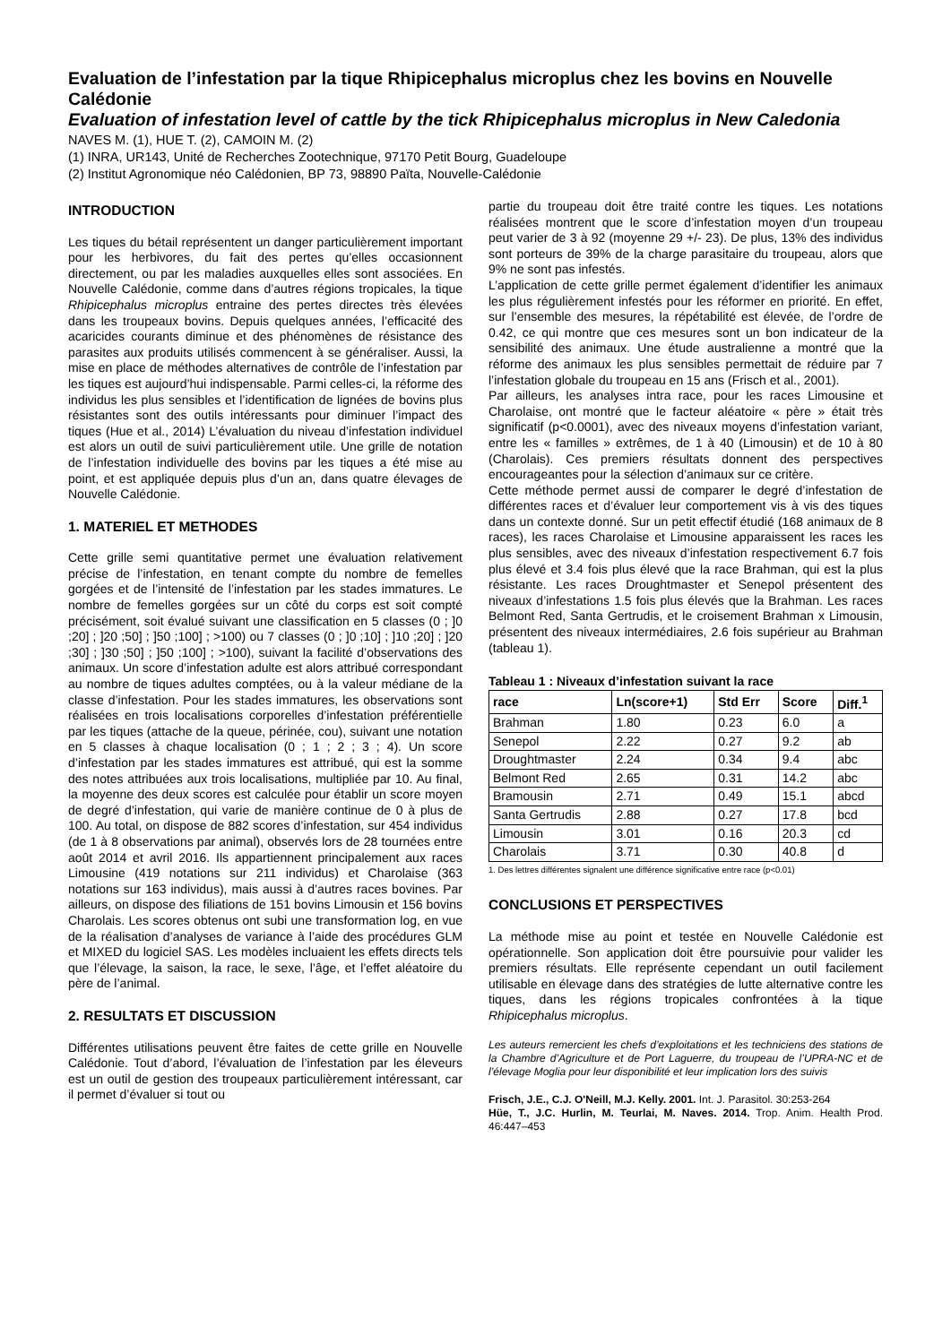Evaluation de l’infestation par la tique Rhipicephalus microplus chez les bovins en Nouvelle Calédonie
Evaluation of infestation level of cattle by the tick Rhipicephalus microplus in New Caledonia
NAVES M. (1), HUE T. (2), CAMOIN M. (2)
(1) INRA, UR143, Unité de Recherches Zootechnique, 97170 Petit Bourg, Guadeloupe
(2) Institut Agronomique néo Calédonien, BP 73, 98890 Païta, Nouvelle-Calédonie
INTRODUCTION
Les tiques du bétail représentent un danger particulièrement important pour les herbivores, du fait des pertes qu’elles occasionnent directement, ou par les maladies auxquelles elles sont associées. En Nouvelle Calédonie, comme dans d’autres régions tropicales, la tique Rhipicephalus microplus entraine des pertes directes très élevées dans les troupeaux bovins. Depuis quelques années, l’efficacité des acaricides courants diminue et des phénomènes de résistance des parasites aux produits utilisés commencent à se généraliser. Aussi, la mise en place de méthodes alternatives de contrôle de l’infestation par les tiques est aujourd’hui indispensable. Parmi celles-ci, la réforme des individus les plus sensibles et l’identification de lignées de bovins plus résistantes sont des outils intéressants pour diminuer l’impact des tiques (Hue et al., 2014) L’évaluation du niveau d’infestation individuel est alors un outil de suivi particulièrement utile. Une grille de notation de l’infestation individuelle des bovins par les tiques a été mise au point, et est appliquée depuis plus d’un an, dans quatre élevages de Nouvelle Calédonie.
1. MATERIEL ET METHODES
Cette grille semi quantitative permet une évaluation relativement précise de l’infestation, en tenant compte du nombre de femelles gorgées et de l’intensité de l’infestation par les stades immatures. Le nombre de femelles gorgées sur un côté du corps est soit compté précisément, soit évalué suivant une classification en 5 classes (0 ; ]0 ;20] ; ]20 ;50] ; ]50 ;100] ; >100) ou 7 classes (0 ; ]0 ;10] ; ]10 ;20] ; ]20 ;30] ; ]30 ;50] ; ]50 ;100] ; >100), suivant la facilité d’observations des animaux. Un score d’infestation adulte est alors attribué correspondant au nombre de tiques adultes comptées, ou à la valeur médiane de la classe d’infestation. Pour les stades immatures, les observations sont réalisées en trois localisations corporelles d’infestation préférentielle par les tiques (attache de la queue, périnée, cou), suivant une notation en 5 classes à chaque localisation (0 ; 1 ; 2 ; 3 ; 4). Un score d’infestation par les stades immatures est attribué, qui est la somme des notes attribuées aux trois localisations, multipliée par 10. Au final, la moyenne des deux scores est calculée pour établir un score moyen de degré d’infestation, qui varie de manière continue de 0 à plus de 100. Au total, on dispose de 882 scores d’infestation, sur 454 individus (de 1 à 8 observations par animal), observés lors de 28 tournées entre août 2014 et avril 2016. Ils appartiennent principalement aux races Limousine (419 notations sur 211 individus) et Charolaise (363 notations sur 163 individus), mais aussi à d’autres races bovines. Par ailleurs, on dispose des filiations de 151 bovins Limousin et 156 bovins Charolais. Les scores obtenus ont subi une transformation log, en vue de la réalisation d’analyses de variance à l’aide des procédures GLM et MIXED du logiciel SAS. Les modèles incluaient les effets directs tels que l’élevage, la saison, la race, le sexe, l’âge, et l’effet aléatoire du père de l’animal.
2. RESULTATS ET DISCUSSION
Différentes utilisations peuvent être faites de cette grille en Nouvelle Calédonie. Tout d’abord, l’évaluation de l’infestation par les éleveurs est un outil de gestion des troupeaux particulièrement intéressant, car il permet d’évaluer si tout ou
partie du troupeau doit être traité contre les tiques. Les notations réalisées montrent que le score d’infestation moyen d’un troupeau peut varier de 3 à 92 (moyenne 29 +/- 23). De plus, 13% des individus sont porteurs de 39% de la charge parasitaire du troupeau, alors que 9% ne sont pas infestés.
L’application de cette grille permet également d’identifier les animaux les plus régulièrement infestés pour les réformer en priorité. En effet, sur l’ensemble des mesures, la répétabilité est élevée, de l’ordre de 0.42, ce qui montre que ces mesures sont un bon indicateur de la sensibilité des animaux. Une étude australienne a montré que la réforme des animaux les plus sensibles permettait de réduire par 7 l’infestation globale du troupeau en 15 ans (Frisch et al., 2001).
Par ailleurs, les analyses intra race, pour les races Limousine et Charolaise, ont montré que le facteur aléatoire « père » était très significatif (p<0.0001), avec des niveaux moyens d’infestation variant, entre les « familles » extrêmes, de 1 à 40 (Limousin) et de 10 à 80 (Charolais). Ces premiers résultats donnent des perspectives encourageantes pour la sélection d’animaux sur ce critère.
Cette méthode permet aussi de comparer le degré d’infestation de différentes races et d’évaluer leur comportement vis à vis des tiques dans un contexte donné. Sur un petit effectif étudié (168 animaux de 8 races), les races Charolaise et Limousine apparaissent les races les plus sensibles, avec des niveaux d’infestation respectivement 6.7 fois plus élevé et 3.4 fois plus élevé que la race Brahman, qui est la plus résistante. Les races Droughtmaster et Senepol présentent des niveaux d’infestations 1.5 fois plus élevés que la Brahman. Les races Belmont Red, Santa Gertrudis, et le croisement Brahman x Limousin, présentent des niveaux intermédiaires, 2.6 fois supérieur au Brahman (tableau 1).
Tableau 1 : Niveaux d’infestation suivant la race
| race | Ln(score+1) | Std Err | Score | Diff.<sup>1</sup> |
| --- | --- | --- | --- | --- |
| Brahman | 1.80 | 0.23 | 6.0 | a |
| Senepol | 2.22 | 0.27 | 9.2 | ab |
| Droughtmaster | 2.24 | 0.34 | 9.4 | abc |
| Belmont Red | 2.65 | 0.31 | 14.2 | abc |
| Bramousin | 2.71 | 0.49 | 15.1 | abcd |
| Santa Gertrudis | 2.88 | 0.27 | 17.8 | bcd |
| Limousin | 3.01 | 0.16 | 20.3 | cd |
| Charolais | 3.71 | 0.30 | 40.8 | d |
1. Des lettres différentes signalent une différence significative entre race (p<0.01)
CONCLUSIONS ET PERSPECTIVES
La méthode mise au point et testée en Nouvelle Calédonie est opérationnelle. Son application doit être poursuivie pour valider les premiers résultats. Elle représente cependant un outil facilement utilisable en élevage dans des stratégies de lutte alternative contre les tiques, dans les régions tropicales confrontées à la tique Rhipicephalus microplus.
Les auteurs remercient les chefs d’exploitations et les techniciens des stations de la Chambre d’Agriculture et de Port Laguerre, du troupeau de l’UPRA-NC et de l’élevage Moglia pour leur disponibilité et leur implication lors des suivis
Frisch, J.E., C.J. O'Neill, M.J. Kelly. 2001. Int. J. Parasitol. 30:253-264
Hüe, T., J.C. Hurlin, M. Teurlai, M. Naves. 2014. Trop. Anim. Health Prod. 46:447–453